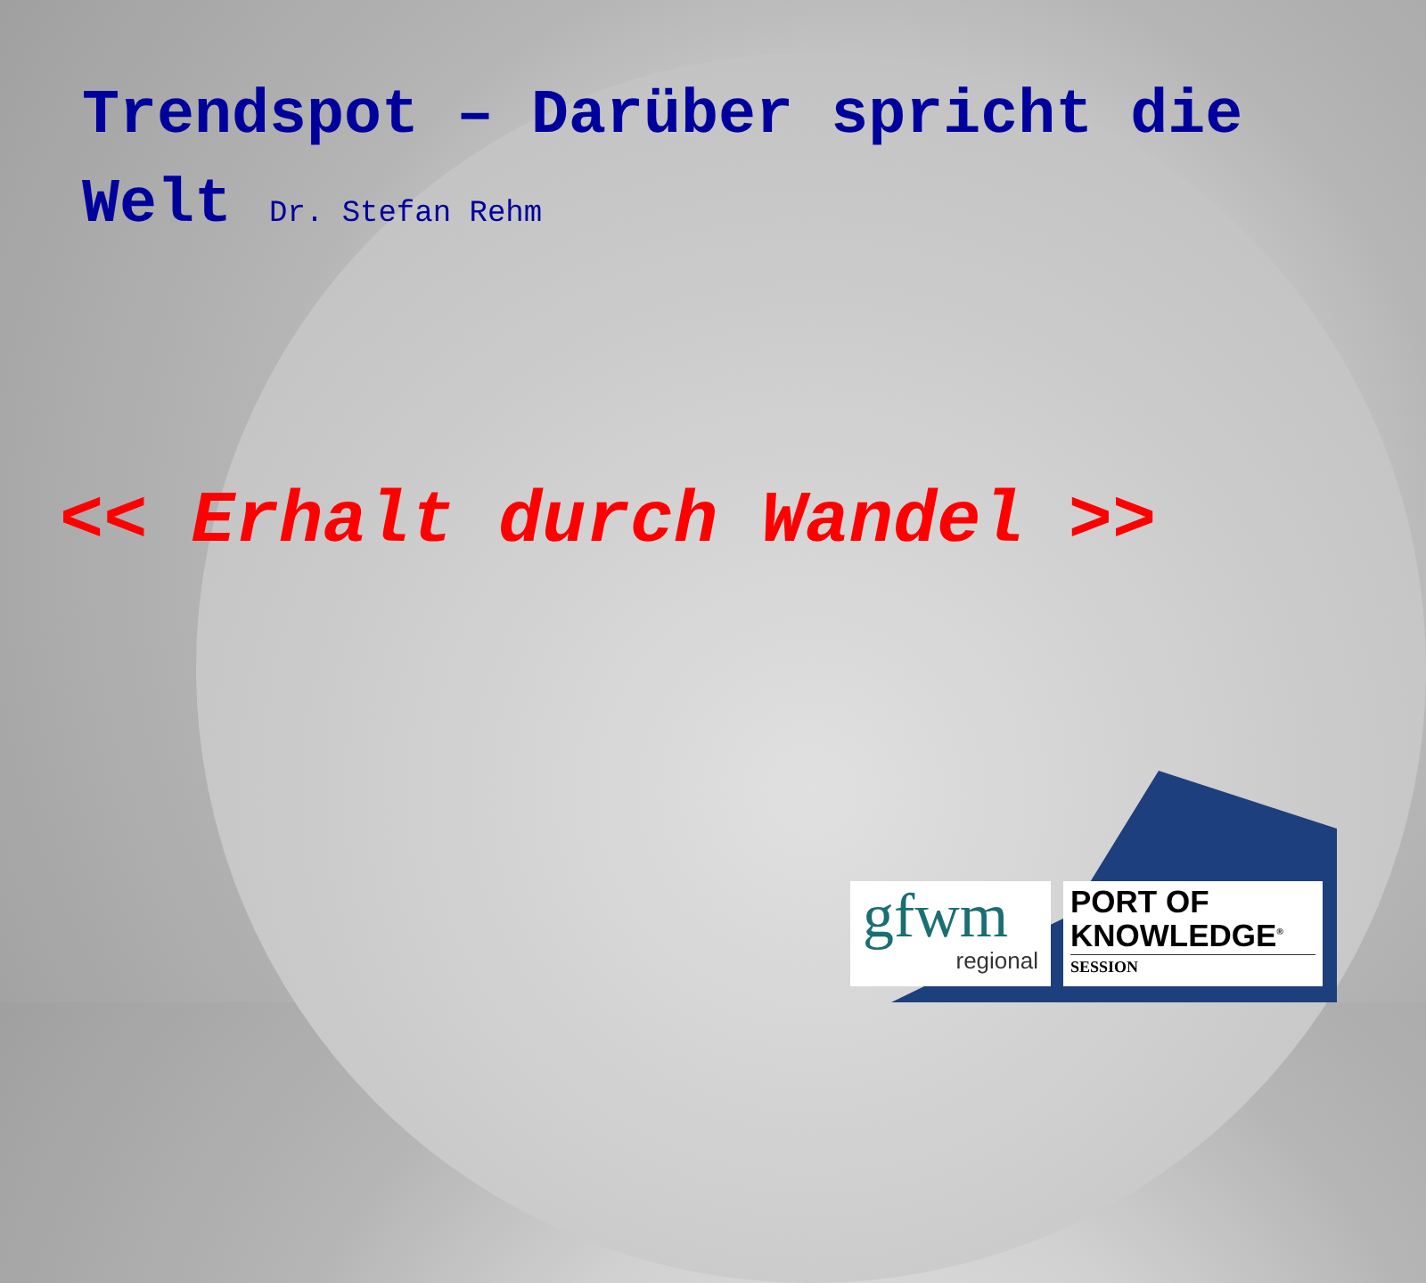Trendspot – Darüber spricht die Welt Dr. Stefan Rehm
<< Erhalt durch Wandel >>
gfwm
regional
PORT OF
KNOWLEDGE<sup>®</sup>
SESSION